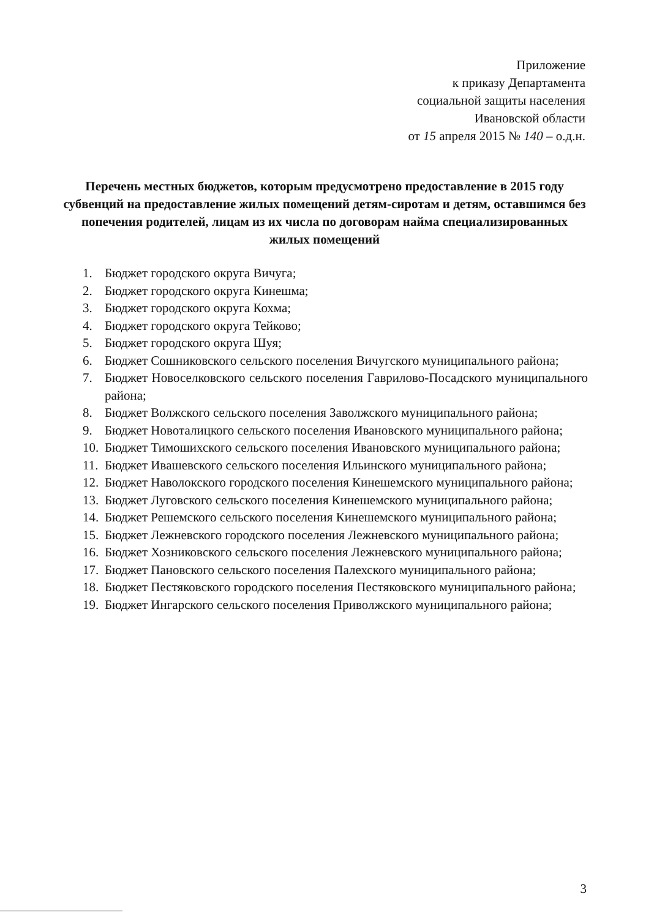Приложение
к приказу Департамента
социальной защиты населения
Ивановской области
от 15 апреля 2015 № 140 – о.д.н.
Перечень местных бюджетов, которым предусмотрено предоставление в 2015 году субвенций на предоставление жилых помещений детям-сиротам и детям, оставшимся без попечения родителей, лицам из их числа по договорам найма специализированных жилых помещений
1. Бюджет городского округа Вичуга;
2. Бюджет городского округа Кинешма;
3. Бюджет городского округа Кохма;
4. Бюджет городского округа Тейково;
5. Бюджет городского округа Шуя;
6. Бюджет Сошниковского сельского поселения Вичугского муниципального района;
7. Бюджет Новоселковского сельского поселения Гаврилово-Посадского муниципального района;
8. Бюджет Волжского сельского поселения Заволжского муниципального района;
9. Бюджет Новоталицкого сельского поселения Ивановского муниципального района;
10. Бюджет Тимошихского сельского поселения Ивановского муниципального района;
11. Бюджет Ивашевского сельского поселения Ильинского муниципального района;
12. Бюджет Наволокского городского поселения Кинешемского муниципального района;
13. Бюджет Луговского сельского поселения Кинешемского муниципального района;
14. Бюджет Решемского сельского поселения Кинешемского муниципального района;
15. Бюджет Лежневского городского поселения Лежневского муниципального района;
16. Бюджет Хозниковского сельского поселения Лежневского муниципального района;
17. Бюджет Пановского сельского поселения Палехского муниципального района;
18. Бюджет Пестяковского городского поселения Пестяковского муниципального района;
19. Бюджет Ингарского сельского поселения Приволжского муниципального района;
3